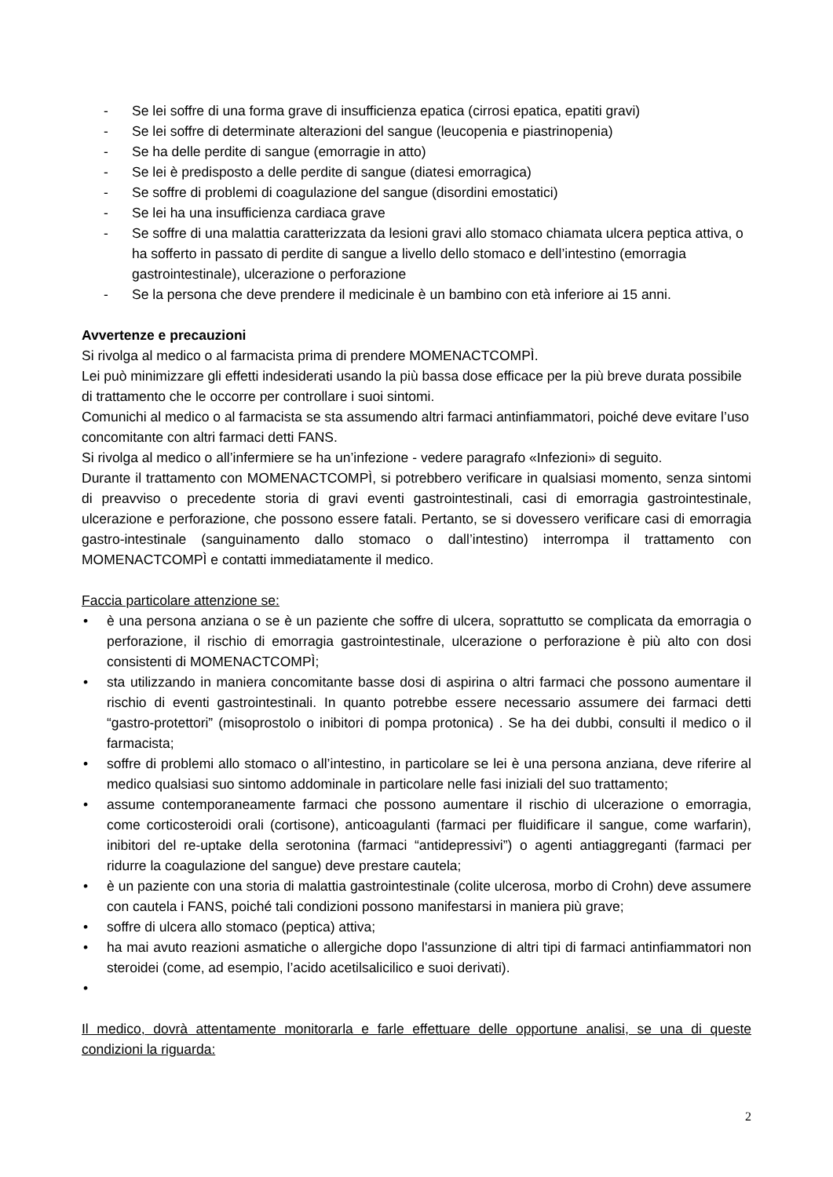- Se lei soffre di una forma grave di insufficienza epatica (cirrosi epatica, epatiti gravi)
- Se lei soffre di determinate alterazioni del sangue (leucopenia e piastrinopenia)
- Se ha delle perdite di sangue (emorragie in atto)
- Se lei è predisposto a delle perdite di sangue (diatesi emorragica)
- Se soffre di problemi di coagulazione del sangue (disordini emostatici)
- Se lei ha una insufficienza cardiaca grave
- Se soffre di una malattia caratterizzata da lesioni gravi allo stomaco chiamata ulcera peptica attiva, o ha sofferto in passato di perdite di sangue a livello dello stomaco e dell’intestino (emorragia gastrointestinale), ulcerazione o perforazione
- Se la persona che deve prendere il medicinale è un bambino con età inferiore ai 15 anni.
Avvertenze e precauzioni
Si rivolga al medico o al farmacista prima di prendere MOMENACTCOMPÌ.
Lei può minimizzare gli effetti indesiderati usando la più bassa dose efficace per la più breve durata possibile di trattamento che le occorre per controllare i suoi sintomi.
Comunichi al medico o al farmacista se sta assumendo altri farmaci antinfiammatori, poiché deve evitare l’uso concomitante con altri farmaci detti FANS.
Si rivolga al medico o all’infermiere se ha un’infezione - vedere paragrafo «Infezioni» di seguito.
Durante il trattamento con MOMENACTCOMPÌ, si potrebbero verificare in qualsiasi momento, senza sintomi di preavviso o precedente storia di gravi eventi gastrointestinali, casi di emorragia gastrointestinale, ulcerazione e perforazione, che possono essere fatali. Pertanto, se si dovessero verificare casi di emorragia gastro-intestinale (sanguinamento dallo stomaco o dall’intestino) interrompa il trattamento con MOMENACTCOMPÌ e contatti immediatamente il medico.
Faccia particolare attenzione se:
• è una persona anziana o se è un paziente che soffre di ulcera, soprattutto se complicata da emorragia o perforazione, il rischio di emorragia gastrointestinale, ulcerazione o perforazione è più alto con dosi consistenti di MOMENACTCOMPÌ;
• sta utilizzando in maniera concomitante basse dosi di aspirina o altri farmaci che possono aumentare il rischio di eventi gastrointestinali. In quanto potrebbe essere necessario assumere dei farmaci detti “gastro-protettori” (misoprostolo o inibitori di pompa protonica) . Se ha dei dubbi, consulti il medico o il farmacista;
• soffre di problemi allo stomaco o all’intestino, in particolare se lei è una persona anziana, deve riferire al medico qualsiasi suo sintomo addominale in particolare nelle fasi iniziali del suo trattamento;
• assume contemporaneamente farmaci che possono aumentare il rischio di ulcerazione o emorragia, come corticosteroidi orali (cortisone), anticoagulanti (farmaci per fluidificare il sangue, come warfarin), inibitori del re-uptake della serotonina (farmaci “antidepressivi”) o agenti antiaggreganti (farmaci per ridurre la coagulazione del sangue) deve prestare cautela;
• è un paziente con una storia di malattia gastrointestinale (colite ulcerosa, morbo di Crohn) deve assumere con cautela i FANS, poiché tali condizioni possono manifestarsi in maniera più grave;
• soffre di ulcera allo stomaco (peptica) attiva;
• ha mai avuto reazioni asmatiche o allergiche dopo l'assunzione di altri tipi di farmaci antinfiammatori non steroidei (come, ad esempio, l’acido acetilsalicilico e suoi derivati).
•
Il medico, dovrà attentamente monitorarla e farle effettuare delle opportune analisi, se una di queste condizioni la riguarda:
2